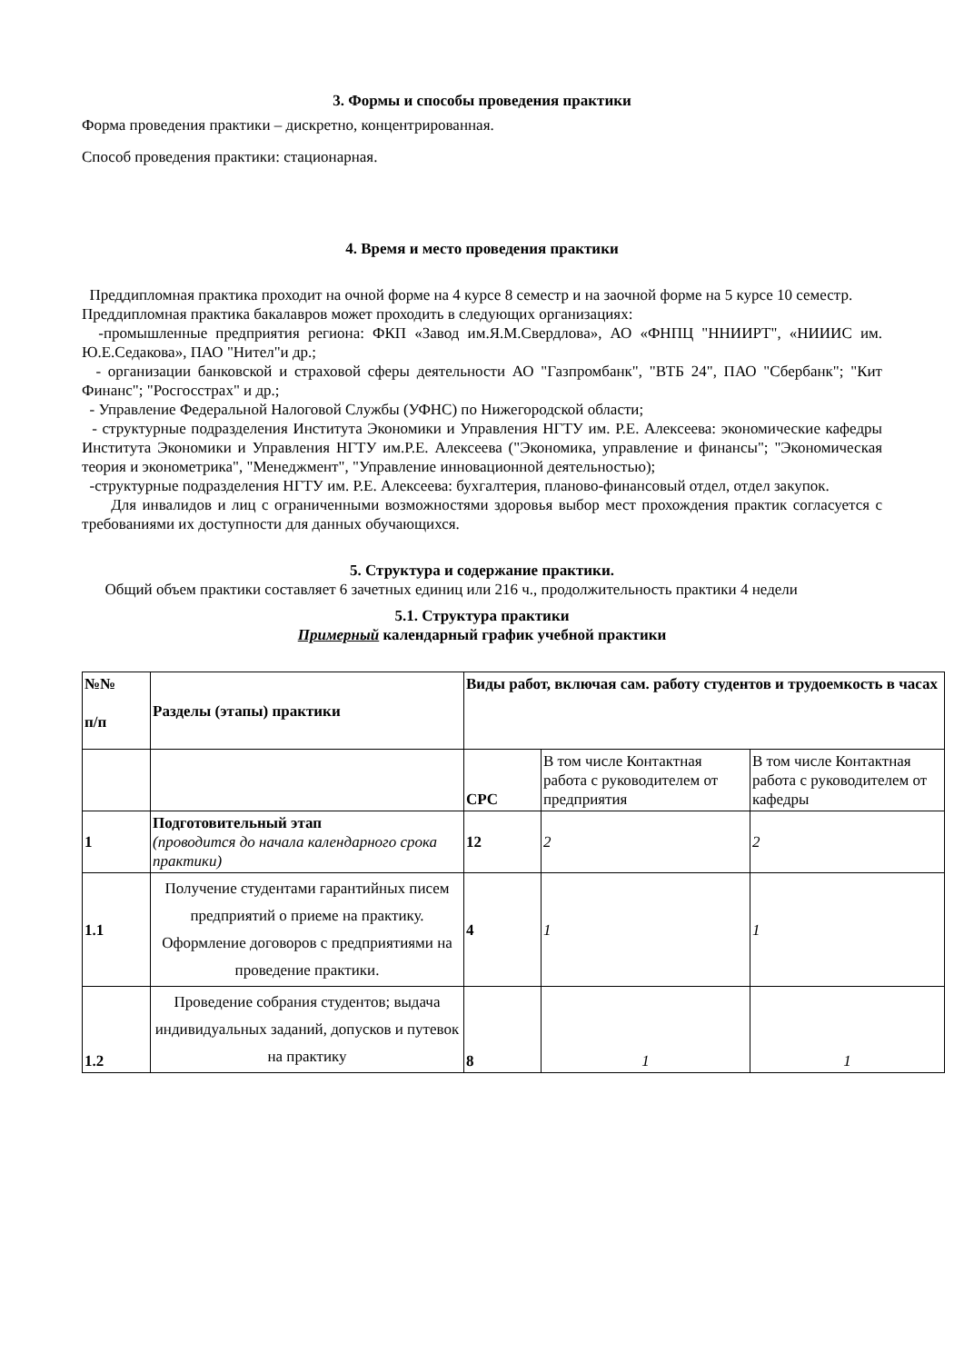3. Формы и способы проведения практики
Форма проведения практики – дискретно, концентрированная.
Способ проведения практики: стационарная.
4. Время и место проведения практики
Преддипломная практика проходит на очной форме на 4 курсе 8 семестр и на заочной форме на 5 курсе 10 семестр.
Преддипломная практика бакалавров может проходить в следующих организациях:
-промышленные предприятия региона: ФКП «Завод им.Я.М.Свердлова», АО «ФНПЦ "ННИИРТ", «НИИИС им. Ю.Е.Седакова», ПАО "Нител"и др.;
- организации банковской и страховой сферы деятельности АО "Газпромбанк", "ВТБ 24", ПАО "Сбербанк"; "Кит Финанс"; "Росгосстрах" и др.;
- Управление Федеральной Налоговой Службы (УФНС) по Нижегородской области;
- структурные подразделения Института Экономики и Управления НГТУ им. Р.Е. Алексеева: экономические кафедры Института Экономики и Управления НГТУ им.Р.Е. Алексеева ("Экономика, управление и финансы"; "Экономическая теория и эконометрика", "Менеджмент", "Управление инновационной деятельностью);
-структурные подразделения НГТУ им. Р.Е. Алексеева: бухгалтерия, планово-финансовый отдел, отдел закупок.
Для инвалидов и лиц с ограниченными возможностями здоровья выбор мест прохождения практик согласуется с требованиями их доступности для данных обучающихся.
5. Структура и содержание практики.
Общий объем практики составляет 6 зачетных единиц или 216 ч., продолжительность практики 4 недели
5.1. Структура практики
Примерный календарный график учебной практики
| №№ п/п | Разделы (этапы) практики | Виды работ, включая сам. работу студентов и трудоемкость в часах | | |
| | | СРС | В том числе Контактная работа с руководителем от предприятия | В том числе Контактная работа с руководителем от кафедры |
| 1 | Подготовительный этап (проводится до начала календарного срока практики) | 12 | 2 | 2 |
| 1.1 | Получение студентами гарантийных писем предприятий о приеме на практику. Оформление договоров с предприятиями на проведение практики. | 4 | 1 | 1 |
| 1.2 | Проведение собрания студентов; выдача индивидуальных заданий, допусков и путевок на практику | 8 | 1 | 1 |